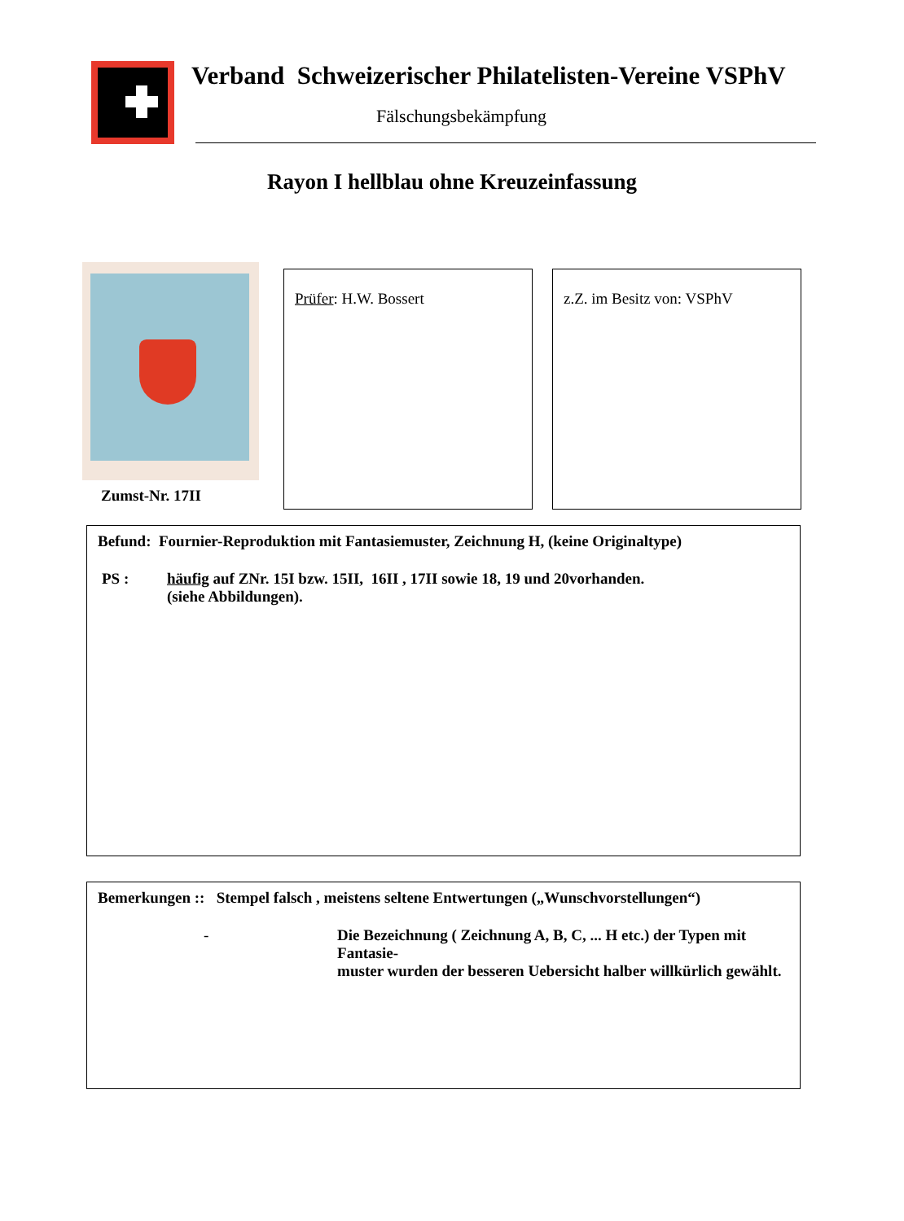Verband Schweizerischer Philatelisten-Vereine VSPhV
Fälschungsbekämpfung
Rayon I hellblau ohne Kreuzeinfassung
Zumst-Nr. 17II
Prüfer: H.W. Bossert z.Z. im Besitz von: VSPhV
Befund: Fournier-Reproduktion mit Fantasiemuster, Zeichnung H, (keine Originaltype)
PS : häufig auf ZNr. 15I bzw. 15II, 16II , 17II sowie 18, 19 und 20vorhanden.
(siehe Abbildungen).
Bemerkungen :: Stempel falsch , meistens seltene Entwertungen („Wunschvorstellungen“)
- Die Bezeichnung ( Zeichnung A, B, C, ... H etc.) der Typen mit Fantasie-
muster wurden der besseren Uebersicht halber willkürlich gewählt.